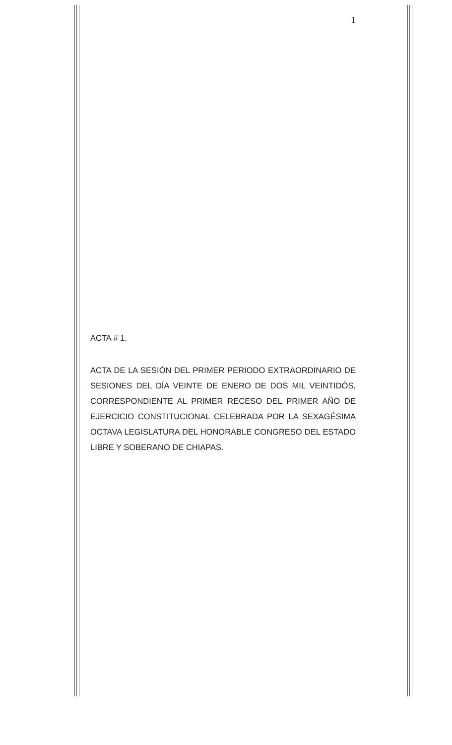1
ACTA # 1.
ACTA DE LA SESIÓN DEL PRIMER PERIODO EXTRAORDINARIO DE SESIONES DEL DÍA VEINTE DE ENERO DE DOS MIL VEINTIDÓS, CORRESPONDIENTE AL PRIMER RECESO DEL PRIMER AÑO DE EJERCICIO CONSTITUCIONAL CELEBRADA POR LA SEXAGÉSIMA OCTAVA LEGISLATURA DEL HONORABLE CONGRESO DEL ESTADO LIBRE Y SOBERANO DE CHIAPAS.